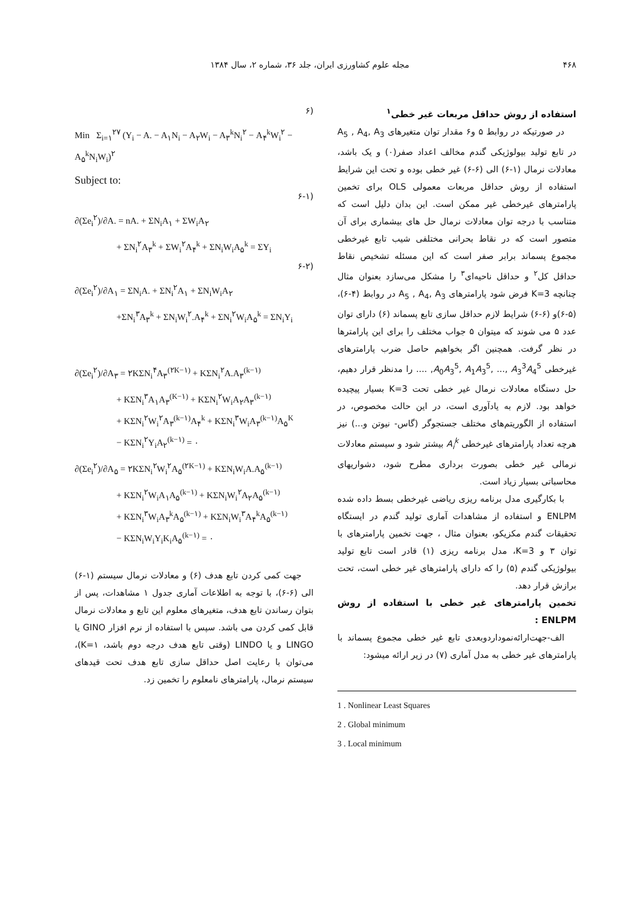۴۶۸ مجله علوم کشاورزی ایران، جلد ۳۶، شماره ۲، سال ۱۳۸۴
استفاده از روش حداقل مربعات غیر خطی<sup>۱</sup>
در صورتیکه در روابط ۵ و۶ مقدار توان متغیرهای A<sub>5</sub> , A<sub>4</sub>, A<sub>3</sub> در تابع تولید بیولوژیکی گندم مخالف اعداد صفر(۰) و یک باشد، معادلات نرمال (۱-۶) الی (۶-۶) غیر خطی بوده و تحت این شرایط استفاده از روش حداقل مربعات معمولی OLS برای تخمین پارامترهای غیرخطی غیر ممکن است. این بدان دلیل است که متناسب با درجه توان معادلات نرمال حل های بیشماری برای آن متصور است که در نقاط بحرانی مختلفی شیب تابع غیرخطی مجموع پسماند برابر صفر است که این مسئله تشخیص نقاط حداقل کل<sup>۲</sup> و حداقل ناحیه‌ای<sup>۳</sup> را مشکل می‌سازد بعنوان مثال چنانچه K=3 فرض شود پارامترهای A<sub>5</sub> , A<sub>4</sub>, A<sub>3</sub> در روابط (۴-۶)، (۵-۶)و (۶-۶) شرایط لازم حداقل سازی تابع پسماند (۶) دارای توان عدد ۵ می شوند که میتوان ۵ جواب مختلف را برای این پارامترها در نظر گرفت. همچنین اگر بخواهیم حاصل ضرب پارامترهای غیرخطی A<sub>0</sub>A<sub>3</sub><sup>5</sup>, A<sub>1</sub>A<sub>3</sub><sup>5</sup>, ..., A<sub>3</sub><sup>3</sup>A<sub>4</sub><sup>5</sup>, .... را مدنظر قرار دهیم، حل دستگاه معادلات نرمال غیر خطی تحت K=3 بسیار پیچیده خواهد بود. لازم به یادآوری است، در این حالت مخصوص، در استفاده از الگوریتم‌های مختلف جستجوگر (گاس- نیوتن و...) نیز هرچه تعداد پارامترهای غیرخطی A<sub>i</sub><sup>k</sup> بیشتر شود و سیستم معادلات نرمالی غیر خطی بصورت برداری مطرح شود، دشواریهای محاسباتی بسیار زیاد است.
با بکارگیری مدل برنامه ریزی ریاضی غیرخطی بسط داده شده ENLPM و استفاده از مشاهدات آماری تولید گندم در ایستگاه تحقیقات گندم مکزیکو، بعنوان مثال ، جهت تخمین پارامترهای با توان ۳ و K=3، مدل برنامه ریزی (۱) قادر است تابع تولید بیولوژیکی گندم (۵) را که دارای پارامترهای غیر خطی است، تحت برازش قرار دهد.
تخمین پارامترهای غیر خطی با استفاده از روش ENLPM :
الف-جهت‌ارائه‌نمودار‌دوبعدی تابع غیر خطی مجموع پسماند با پارامترهای غیر خطی به مدل آماری (۷) در زیر ارائه میشود:
1 . Nonlinear Least Squares
2 . Global minimum
3 . Local minimum
(۶
Min Σ<sub>i=۱</sub><sup>۲۷</sup> (Y<sub>i</sub> − A. − A<sub>۱</sub>N<sub>i</sub> − A<sub>۲</sub>W<sub>i</sub> − A<sub>۳</sub><sup>k</sup>N<sub>i</sub><sup>۲</sup> − A<sub>۴</sub><sup>k</sup>W<sub>i</sub><sup>۲</sup> − A<sub>۵</sub><sup>k</sup>N<sub>i</sub>W<sub>i</sub>)<sup>۲</sup>
Subject to:
(۶-۱
∂(Σe<sub>i</sub><sup>۲</sup>)/∂A. = nA. + ΣN<sub>i</sub>A<sub>۱</sub> + ΣW<sub>i</sub>A<sub>۲</sub>
+ ΣN<sub>i</sub><sup>۲</sup>A<sub>۳</sub><sup>k</sup> + ΣW<sub>i</sub><sup>۲</sup>A<sub>۴</sub><sup>k</sup> + ΣN<sub>i</sub>W<sub>i</sub>A<sub>۵</sub><sup>k</sup> = ΣY<sub>i</sub>
(۶-۲
∂(Σe<sub>i</sub><sup>۲</sup>)/∂A<sub>۱</sub> = ΣN<sub>i</sub>A. + ΣN<sub>i</sub><sup>۲</sup>A<sub>۱</sub> + ΣN<sub>i</sub>W<sub>i</sub>A<sub>۲</sub>
+ΣN<sub>i</sub><sup>۳</sup>A<sub>۳</sub><sup>k</sup> + ΣN<sub>i</sub>W<sub>i</sub><sup>۲</sup>.A<sub>۴</sub><sup>k</sup> + ΣN<sub>i</sub><sup>۲</sup>W<sub>i</sub>A<sub>۵</sub><sup>k</sup> = ΣN<sub>i</sub>Y<sub>i</sub>
∂(Σe<sub>i</sub><sup>۲</sup>)/∂A<sub>۳</sub> = ۲KΣN<sub>i</sub><sup>۴</sup>A<sub>۳</sub><sup>(۲K−۱)</sup> + KΣN<sub>i</sub><sup>۲</sup>A.A<sub>۳</sub><sup>(k−۱)</sup>
+ KΣN<sub>i</sub><sup>۳</sup>A<sub>۱</sub>A<sub>۳</sub><sup>(K−۱)</sup> + KΣN<sub>i</sub><sup>۲</sup>W<sub>i</sub>A<sub>۲</sub>A<sub>۳</sub><sup>(k−۱)</sup>
+ KΣN<sub>i</sub><sup>۲</sup>W<sub>i</sub><sup>۲</sup>A<sub>۳</sub><sup>(k−۱)</sup>A<sub>۴</sub><sup>k</sup> + KΣN<sub>i</sub><sup>۳</sup>W<sub>i</sub>A<sub>۳</sub><sup>(k−۱)</sup>A<sub>۵</sub><sup>K</sup>
− KΣN<sub>i</sub><sup>۲</sup>Y<sub>i</sub>A<sub>۲</sub><sup>(k−۱)</sup> = ۰
∂(Σe<sub>i</sub><sup>۲</sup>)/∂A<sub>۵</sub> = ۲KΣN<sub>i</sub><sup>۲</sup>W<sub>i</sub><sup>۲</sup>A<sub>۵</sub><sup>(۲K−۱)</sup> + KΣN<sub>i</sub>W<sub>i</sub>A.A<sub>۵</sub><sup>(k−۱)</sup>
+ KΣN<sub>i</sub><sup>۲</sup>W<sub>i</sub>A<sub>۱</sub>A<sub>۵</sub><sup>(k−۱)</sup> + KΣN<sub>i</sub>W<sub>i</sub><sup>۲</sup>A<sub>۲</sub>A<sub>۵</sub><sup>(k−۱)</sup>
+ KΣN<sub>i</sub><sup>۳</sup>W<sub>i</sub>A<sub>۳</sub><sup>k</sup>A<sub>۵</sub><sup>(k−۱)</sup> + KΣN<sub>i</sub>W<sub>i</sub><sup>۳</sup>A<sub>۴</sub><sup>k</sup>A<sub>۵</sub><sup>(k−۱)</sup>
− KΣN<sub>i</sub>W<sub>i</sub>Y<sub>i</sub>K<sub>i</sub>A<sub>۵</sub><sup>(k−۱)</sup> = ۰
جهت کمی کردن تابع هدف (۶) و معادلات نرمال سیستم (۱-۶) الی (۶-۶)، با توجه به اطلاعات آماری جدول ۱ مشاهدات، پس از بتوان رساندن تابع هدف، متغیرهای معلوم این تابع و معادلات نرمال قابل کمی کردن می باشد. سپس با استفاده از نرم افزار GINO یا LINGO و یا LINDO (وقتی تابع هدف درجه دوم باشد، K=۱)، می‌توان با رعایت اصل حداقل سازی تابع هدف تحت قیدهای سیستم نرمال، پارامترهای نامعلوم را تخمین زد.